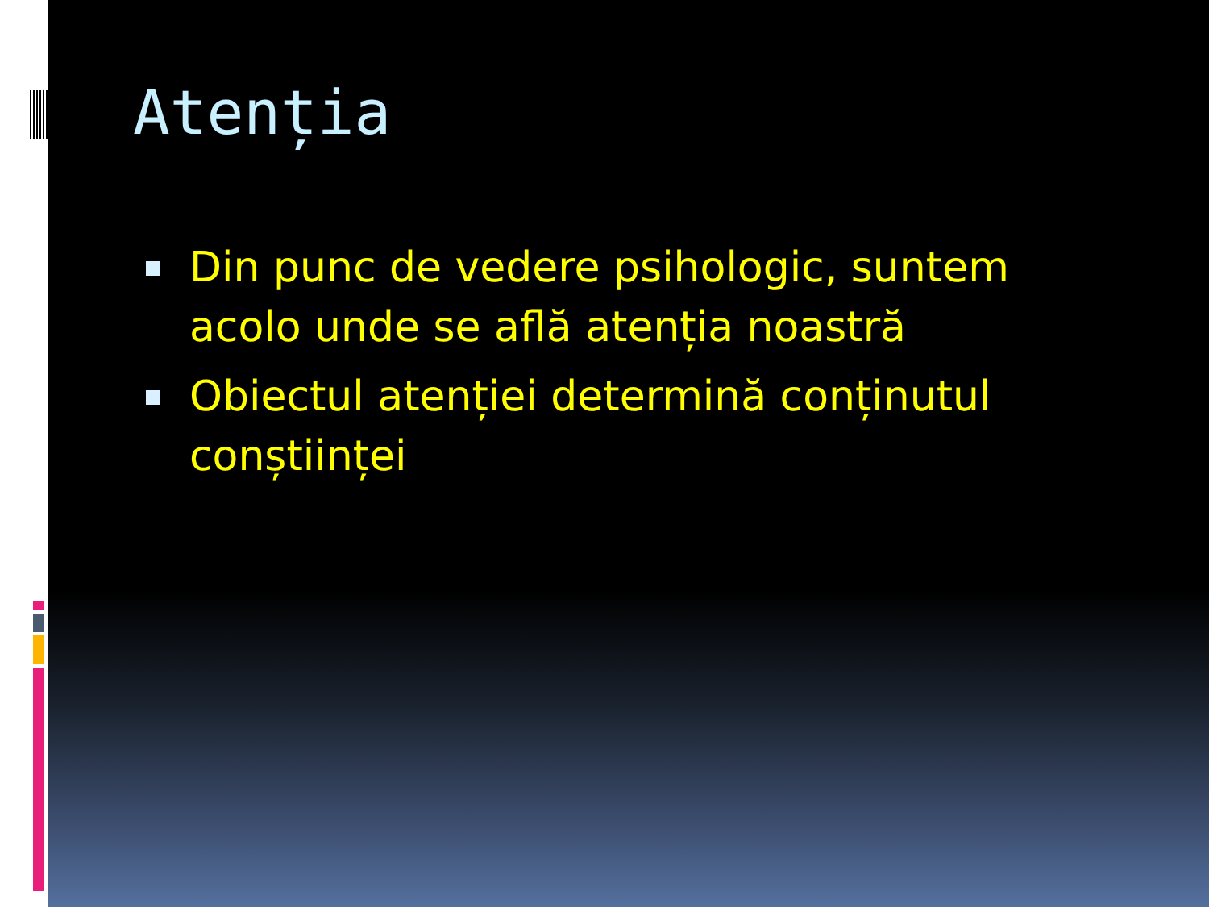Atenția
Din punc de vedere psihologic, suntem acolo unde se află atenția noastră
Obiectul atenției determină conținutul conștiinței